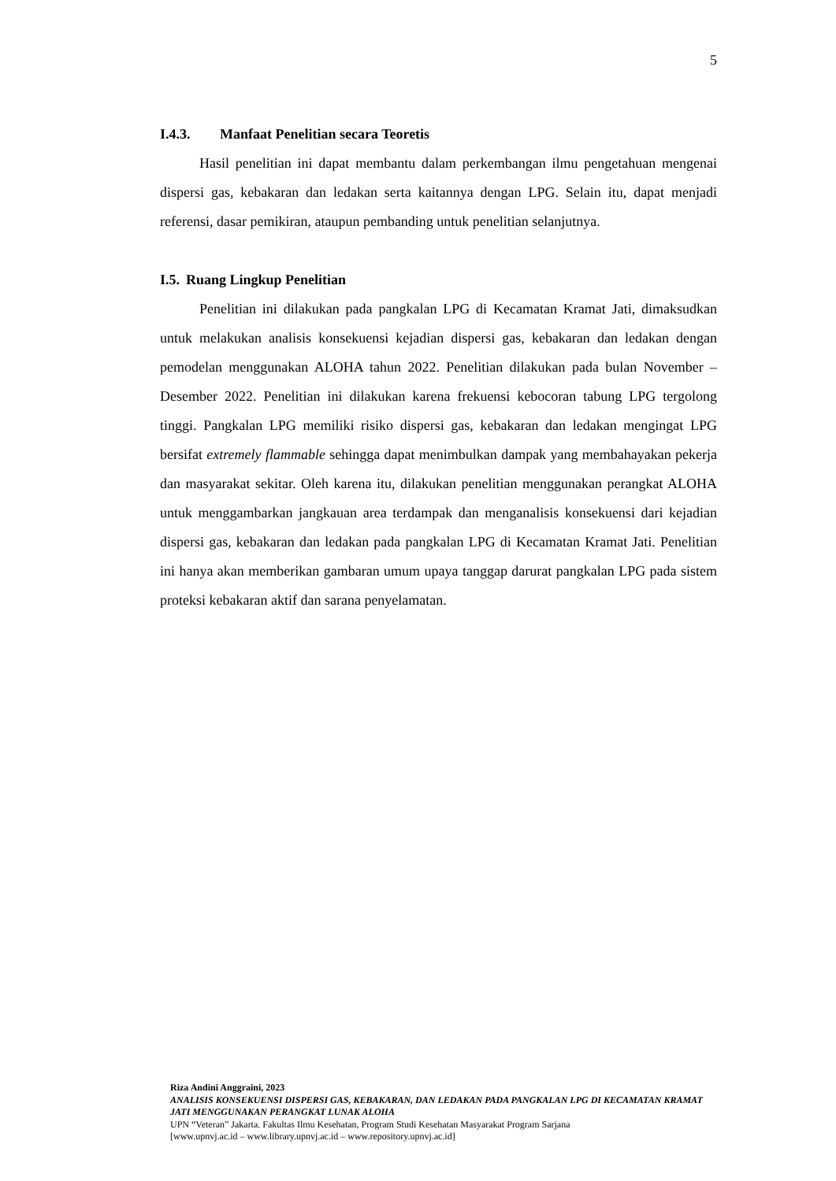5
I.4.3. Manfaat Penelitian secara Teoretis
Hasil penelitian ini dapat membantu dalam perkembangan ilmu pengetahuan mengenai dispersi gas, kebakaran dan ledakan serta kaitannya dengan LPG. Selain itu, dapat menjadi referensi, dasar pemikiran, ataupun pembanding untuk penelitian selanjutnya.
I.5. Ruang Lingkup Penelitian
Penelitian ini dilakukan pada pangkalan LPG di Kecamatan Kramat Jati, dimaksudkan untuk melakukan analisis konsekuensi kejadian dispersi gas, kebakaran dan ledakan dengan pemodelan menggunakan ALOHA tahun 2022. Penelitian dilakukan pada bulan November – Desember 2022. Penelitian ini dilakukan karena frekuensi kebocoran tabung LPG tergolong tinggi. Pangkalan LPG memiliki risiko dispersi gas, kebakaran dan ledakan mengingat LPG bersifat extremely flammable sehingga dapat menimbulkan dampak yang membahayakan pekerja dan masyarakat sekitar. Oleh karena itu, dilakukan penelitian menggunakan perangkat ALOHA untuk menggambarkan jangkauan area terdampak dan menganalisis konsekuensi dari kejadian dispersi gas, kebakaran dan ledakan pada pangkalan LPG di Kecamatan Kramat Jati. Penelitian ini hanya akan memberikan gambaran umum upaya tanggap darurat pangkalan LPG pada sistem proteksi kebakaran aktif dan sarana penyelamatan.
Riza Andini Anggraini, 2023
ANALISIS KONSEKUENSI DISPERSI GAS, KEBAKARAN, DAN LEDAKAN PADA PANGKALAN LPG DI KECAMATAN KRAMAT JATI MENGGUNAKAN PERANGKAT LUNAK ALOHA
UPN “Veteran” Jakarta. Fakultas Ilmu Kesehatan, Program Studi Kesehatan Masyarakat Program Sarjana
[www.upnvj.ac.id – www.library.upnvj.ac.id – www.repository.upnvj.ac.id]